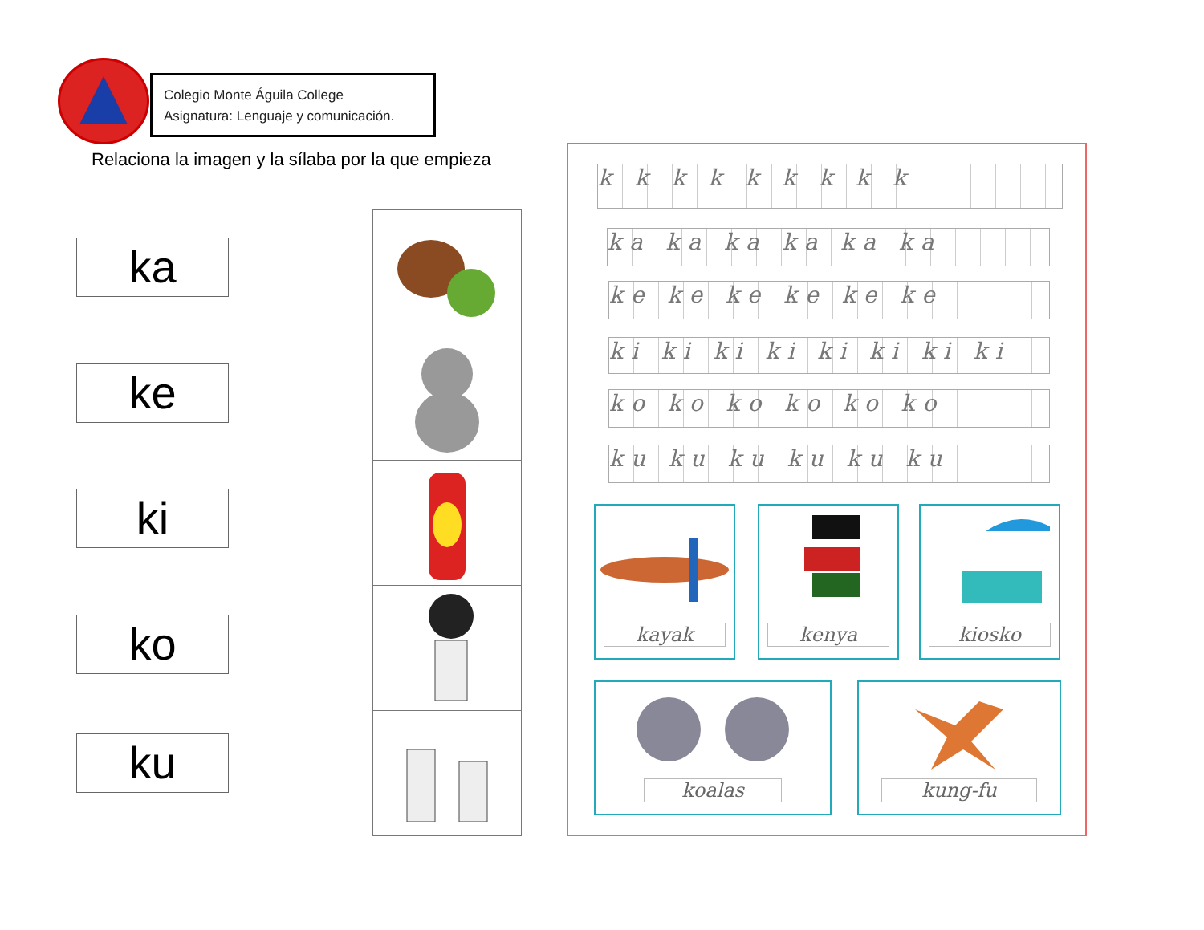Colegio Monte Águila College
Asignatura: Lenguaje y comunicación.
Relaciona la imagen y la sílaba por la que empieza
ka
ke
ki
ko
ku
k k k k k k k k k
ka ka ka ka ka ka
ke ke ke ke ke ke
ki ki ki ki ki ki ki ki
ko ko ko ko ko ko
ku ku ku ku ku ku
kayak kenya kiosko
koalas kung-fu